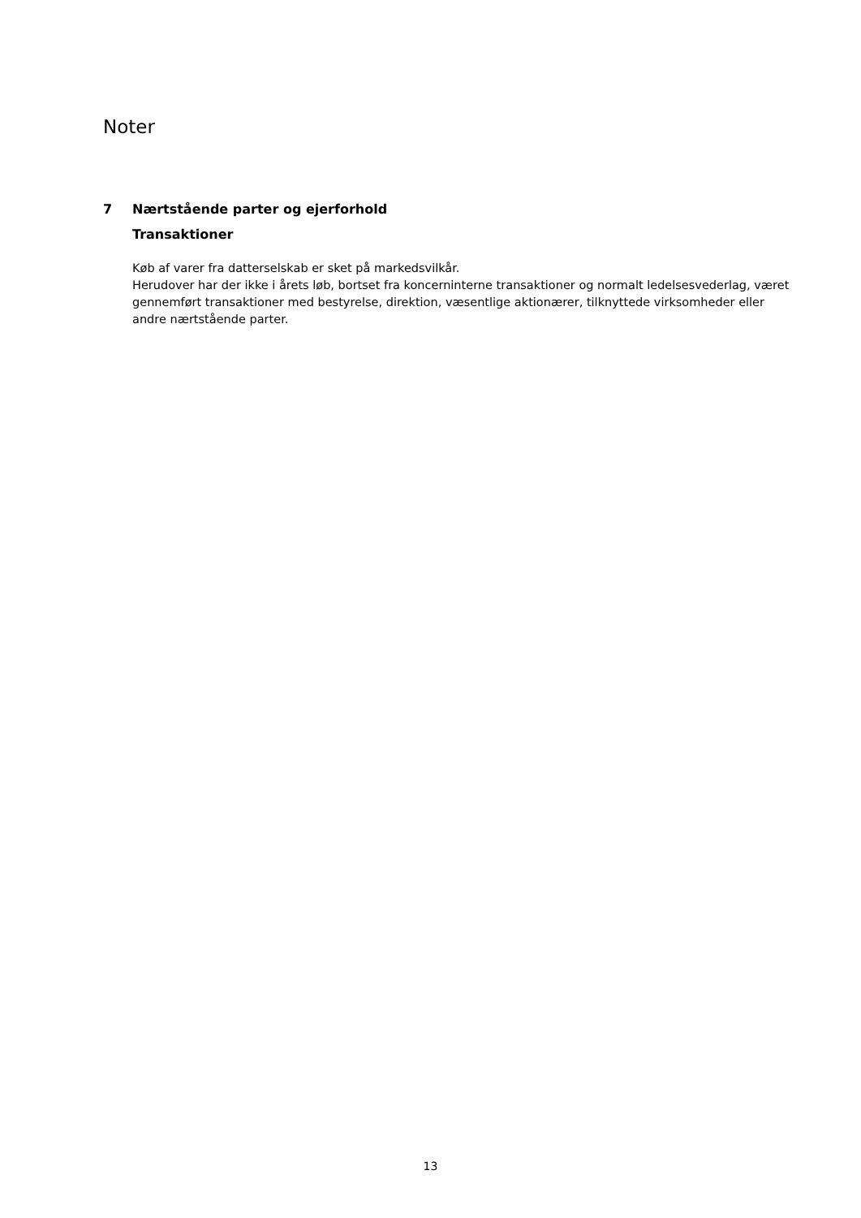Noter
7 Nærtstående parter og ejerforhold
Transaktioner
Køb af varer fra datterselskab er sket på markedsvilkår.
Herudover har der ikke i årets løb, bortset fra koncerninterne transaktioner og normalt ledelsesvederlag, været gennemført transaktioner med bestyrelse, direktion, væsentlige aktionærer, tilknyttede virksomheder eller andre nærtstående parter.
13